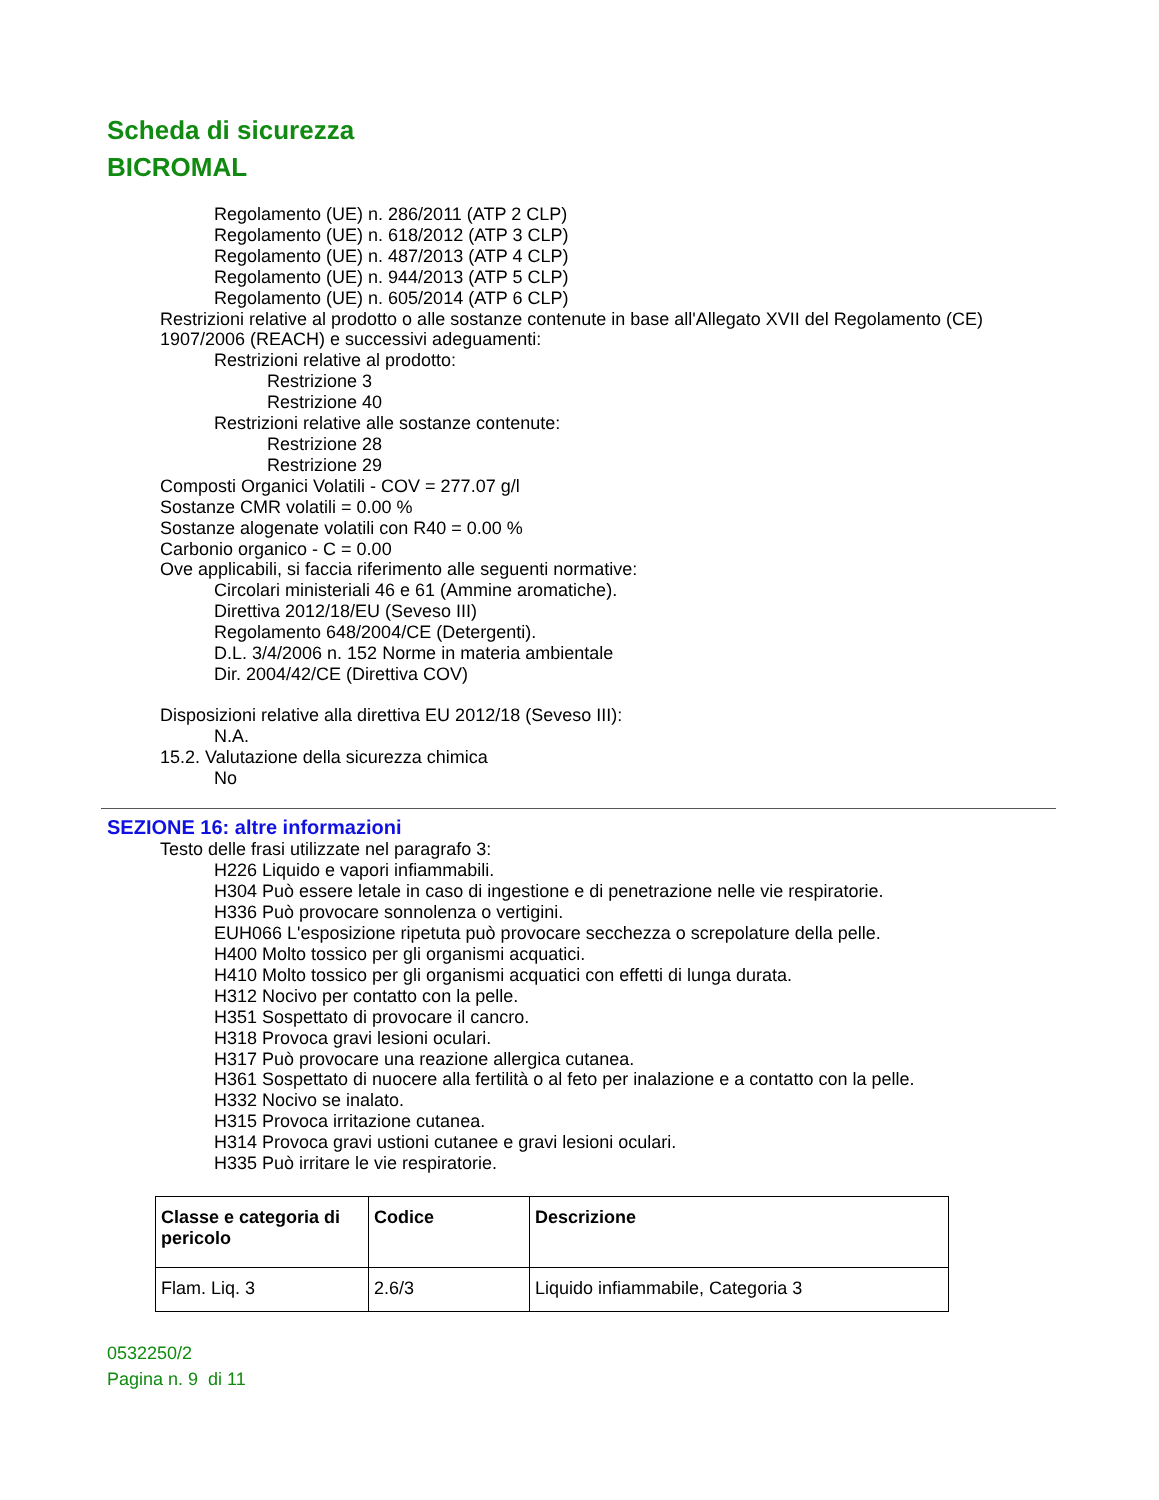Scheda di sicurezza
BICROMAL
Regolamento (UE) n. 286/2011 (ATP 2 CLP)
Regolamento (UE) n. 618/2012 (ATP 3 CLP)
Regolamento (UE) n. 487/2013 (ATP 4 CLP)
Regolamento (UE) n. 944/2013 (ATP 5 CLP)
Regolamento (UE) n. 605/2014 (ATP 6 CLP)
Restrizioni relative al prodotto o alle sostanze contenute in base all'Allegato XVII del Regolamento (CE) 1907/2006 (REACH) e successivi adeguamenti:
Restrizioni relative al prodotto:
Restrizione 3
Restrizione 40
Restrizioni relative alle sostanze contenute:
Restrizione 28
Restrizione 29
Composti Organici Volatili - COV = 277.07 g/l
Sostanze CMR volatili = 0.00 %
Sostanze alogenate volatili con R40 = 0.00 %
Carbonio organico - C = 0.00
Ove applicabili, si faccia riferimento alle seguenti normative:
Circolari ministeriali 46 e 61 (Ammine aromatiche).
Direttiva 2012/18/EU (Seveso III)
Regolamento 648/2004/CE (Detergenti).
D.L. 3/4/2006 n. 152 Norme in materia ambientale
Dir. 2004/42/CE (Direttiva COV)
Disposizioni relative alla direttiva EU 2012/18 (Seveso III):
N.A.
15.2. Valutazione della sicurezza chimica
No
SEZIONE 16: altre informazioni
Testo delle frasi utilizzate nel paragrafo 3:
H226 Liquido e vapori infiammabili.
H304 Può essere letale in caso di ingestione e di penetrazione nelle vie respiratorie.
H336 Può provocare sonnolenza o vertigini.
EUH066 L'esposizione ripetuta può provocare secchezza o screpolature della pelle.
H400 Molto tossico per gli organismi acquatici.
H410 Molto tossico per gli organismi acquatici con effetti di lunga durata.
H312 Nocivo per contatto con la pelle.
H351 Sospettato di provocare il cancro.
H318 Provoca gravi lesioni oculari.
H317 Può provocare una reazione allergica cutanea.
H361 Sospettato di nuocere alla fertilità o al feto per inalazione e a contatto con la pelle.
H332 Nocivo se inalato.
H315 Provoca irritazione cutanea.
H314 Provoca gravi ustioni cutanee e gravi lesioni oculari.
H335 Può irritare le vie respiratorie.
| Classe e categoria di pericolo | Codice | Descrizione |
| --- | --- | --- |
| Flam. Liq. 3 | 2.6/3 | Liquido infiammabile, Categoria 3 |
0532250/2
Pagina n. 9 di 11